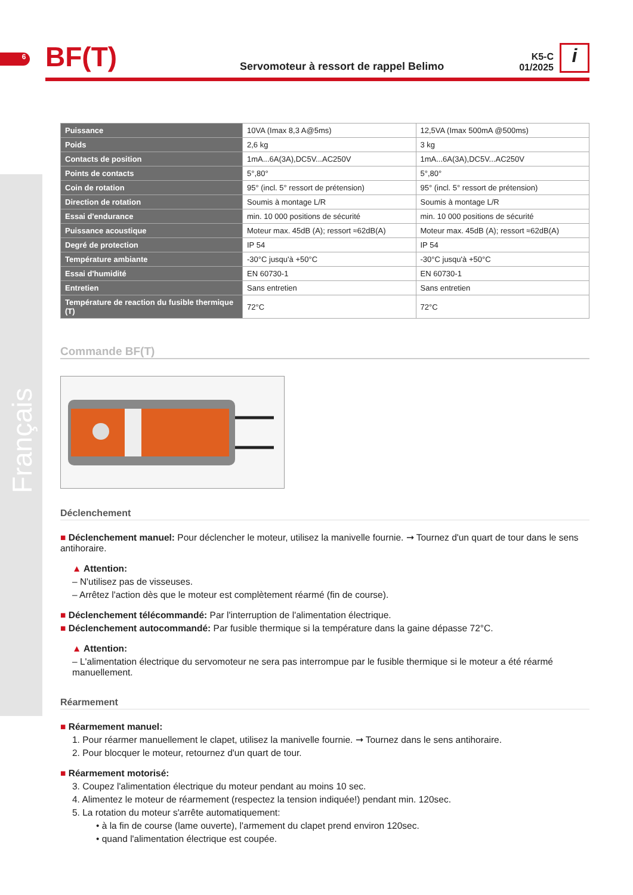6
BF(T)
Servomoteur à ressort de rappel Belimo
K5-C
01/2025
i
| Puissance | 10VA (Imax 8,3 A@5ms) | 12,5VA (Imax 500mA @500ms) |
| Poids | 2,6 kg | 3 kg |
| Contacts de position | 1mA...6A(3A),DC5V...AC250V | 1mA...6A(3A),DC5V...AC250V |
| Points de contacts | 5°,80° | 5°,80° |
| Coin de rotation | 95° (incl. 5° ressort de prétension) | 95° (incl. 5° ressort de prétension) |
| Direction de rotation | Soumis à montage L/R | Soumis à montage L/R |
| Essai d'endurance | min. 10 000 positions de sécurité | min. 10 000 positions de sécurité |
| Puissance acoustique | Moteur max. 45dB (A); ressort ≈62dB(A) | Moteur max. 45dB (A); ressort ≈62dB(A) |
| Degré de protection | IP 54 | IP 54 |
| Température ambiante | -30°C jusqu'à +50°C | -30°C jusqu'à +50°C |
| Essai d'humidité | EN 60730-1 | EN 60730-1 |
| Entretien | Sans entretien | Sans entretien |
| Température de reaction du fusible thermique (T) | 72°C | 72°C |
Commande BF(T)
Déclenchement
■ Déclenchement manuel: Pour déclencher le moteur, utilisez la manivelle fournie. ➞ Tournez d'un quart de tour dans le sens antihoraire.
▲ Attention:
– N'utilisez pas de visseuses.
– Arrêtez l'action dès que le moteur est complètement réarmé (fin de course).
■ Déclenchement télécommandé: Par l'interruption de l'alimentation électrique.
■ Déclenchement autocommandé: Par fusible thermique si la température dans la gaine dépasse 72°C.
▲ Attention:
– L'alimentation électrique du servomoteur ne sera pas interrompue par le fusible thermique si le moteur a été réarmé manuellement.
Réarmement
■ Réarmement manuel:
1. Pour réarmer manuellement le clapet, utilisez la manivelle fournie. ➞ Tournez dans le sens antihoraire.
2. Pour blocquer le moteur, retournez d'un quart de tour.
■ Réarmement motorisé:
3. Coupez l'alimentation électrique du moteur pendant au moins 10 sec.
4. Alimentez le moteur de réarmement (respectez la tension indiquée!) pendant min. 120sec.
5. La rotation du moteur s'arrête automatiquement:
• à la fin de course (lame ouverte), l'armement du clapet prend environ 120sec.
• quand l'alimentation électrique est coupée.
Français